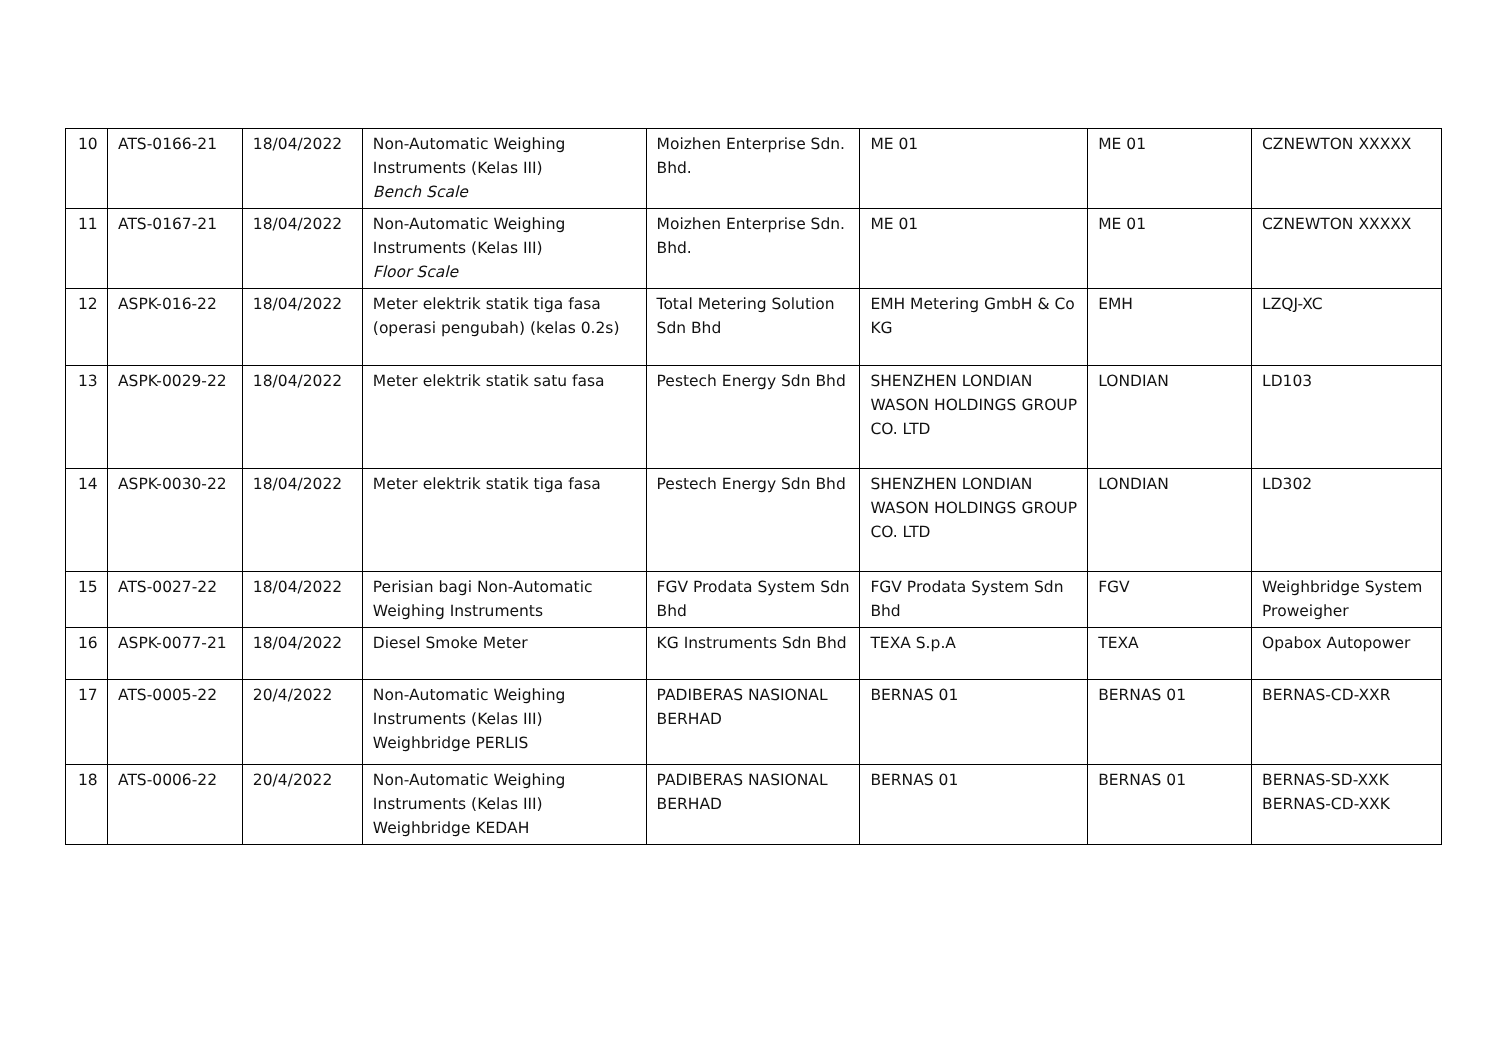| 10 | ATS-0166-21 | 18/04/2022 | Non-Automatic Weighing Instruments (Kelas III) Bench Scale | Moizhen Enterprise Sdn. Bhd. | ME 01 | ME 01 | CZNEWTON XXXXX |
| 11 | ATS-0167-21 | 18/04/2022 | Non-Automatic Weighing Instruments (Kelas III) Floor Scale | Moizhen Enterprise Sdn. Bhd. | ME 01 | ME 01 | CZNEWTON XXXXX |
| 12 | ASPK-016-22 | 18/04/2022 | Meter elektrik statik tiga fasa (operasi pengubah) (kelas 0.2s) | Total Metering Solution Sdn Bhd | EMH Metering GmbH & Co KG | EMH | LZQJ-XC |
| 13 | ASPK-0029-22 | 18/04/2022 | Meter elektrik statik satu fasa | Pestech Energy Sdn Bhd | SHENZHEN LONDIAN WASON HOLDINGS GROUP CO. LTD | LONDIAN | LD103 |
| 14 | ASPK-0030-22 | 18/04/2022 | Meter elektrik statik tiga fasa | Pestech Energy Sdn Bhd | SHENZHEN LONDIAN WASON HOLDINGS GROUP CO. LTD | LONDIAN | LD302 |
| 15 | ATS-0027-22 | 18/04/2022 | Perisian bagi Non-Automatic Weighing Instruments | FGV Prodata System Sdn Bhd | FGV Prodata System Sdn Bhd | FGV | Weighbridge System Proweigher |
| 16 | ASPK-0077-21 | 18/04/2022 | Diesel Smoke Meter | KG Instruments Sdn Bhd | TEXA S.p.A | TEXA | Opabox Autopower |
| 17 | ATS-0005-22 | 20/4/2022 | Non-Automatic Weighing Instruments (Kelas III) Weighbridge PERLIS | PADIBERAS NASIONAL BERHAD | BERNAS 01 | BERNAS 01 | BERNAS-CD-XXR |
| 18 | ATS-0006-22 | 20/4/2022 | Non-Automatic Weighing Instruments (Kelas III) Weighbridge KEDAH | PADIBERAS NASIONAL BERHAD | BERNAS 01 | BERNAS 01 | BERNAS-SD-XXK BERNAS-CD-XXK |